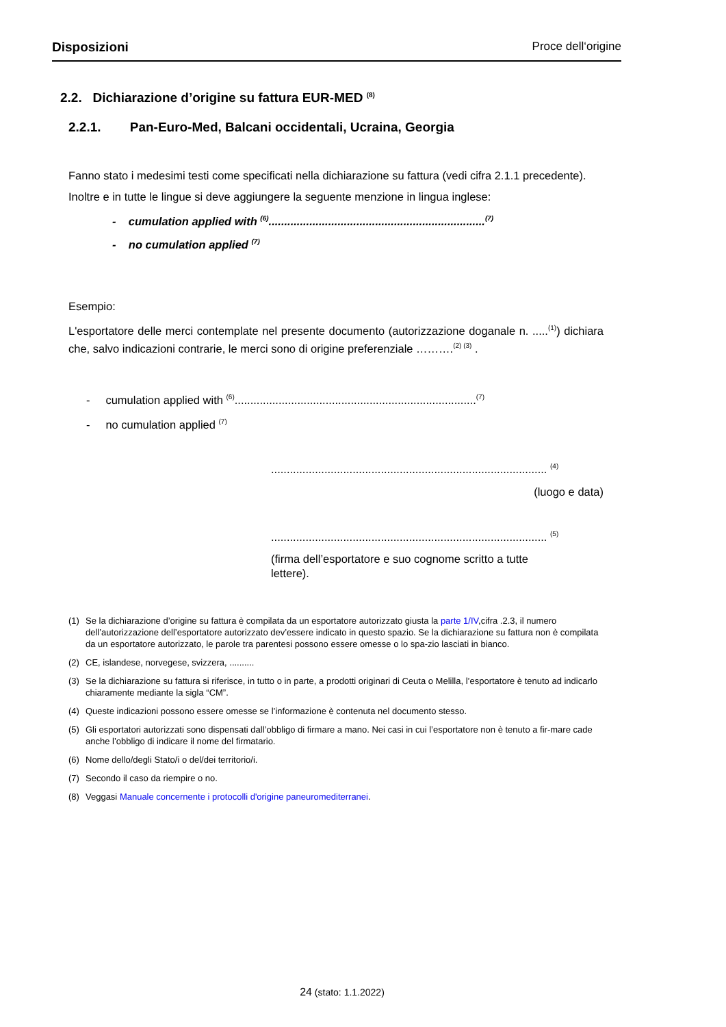Disposizioni Proce dell‘origine
2.2. Dichiarazione d’origine su fattura EUR-MED <sup>(8)</sup>
2.2.1. Pan-Euro-Med, Balcani occidentali, Ucraina, Georgia
Fanno stato i medesimi testi come specificati nella dichiarazione su fattura (vedi cifra 2.1.1 precedente).
Inoltre e in tutte le lingue si deve aggiungere la seguente menzione in lingua inglese:
- cumulation applied with <sup>(6)</sup>.....................................................................<sup>(7)</sup>
- no cumulation applied <sup>(7)</sup>
Esempio:
L'esportatore delle merci contemplate nel presente documento (autorizzazione doganale n. .....<sup>(1)</sup>) dichiara che, salvo indicazioni contrarie, le merci sono di origine preferenziale ……….<sup>(2) (3)</sup> .
- cumulation applied with <sup>(6)</sup>.............................................................................<sup>(7)</sup>
- no cumulation applied <sup>(7)</sup>
........................................................................................ <sup>(4)</sup>
(luogo e data)
........................................................................................ <sup>(5)</sup>
(firma dell’esportatore e suo cognome scritto a tutte lettere).
(1) Se la dichiarazione d’origine su fattura è compilata da un esportatore autorizzato giusta la parte 1/IV,cifra .2.3, il numero dell’autorizzazione dell’esportatore autorizzato dev’essere indicato in questo spazio. Se la dichiarazione su fattura non è compilata da un esportatore autorizzato, le parole tra parentesi possono essere omesse o lo spa-zio lasciati in bianco.
(2) CE, islandese, norvegese, svizzera, ..........
(3) Se la dichiarazione su fattura si riferisce, in tutto o in parte, a prodotti originari di Ceuta o Melilla, l’esportatore è tenuto ad indicarlo chiaramente mediante la sigla “CM”.
(4) Queste indicazioni possono essere omesse se l’informazione è contenuta nel documento stesso.
(5) Gli esportatori autorizzati sono dispensati dall’obbligo di firmare a mano. Nei casi in cui l’esportatore non è tenuto a fir-mare cade anche l’obbligo di indicare il nome del firmatario.
(6) Nome dello/degli Stato/i o del/dei territorio/i.
(7) Secondo il caso da riempire o no.
(8) Veggasi Manuale concernente i protocolli d'origine paneuromediterranei.
24 (stato: 1.1.2022)